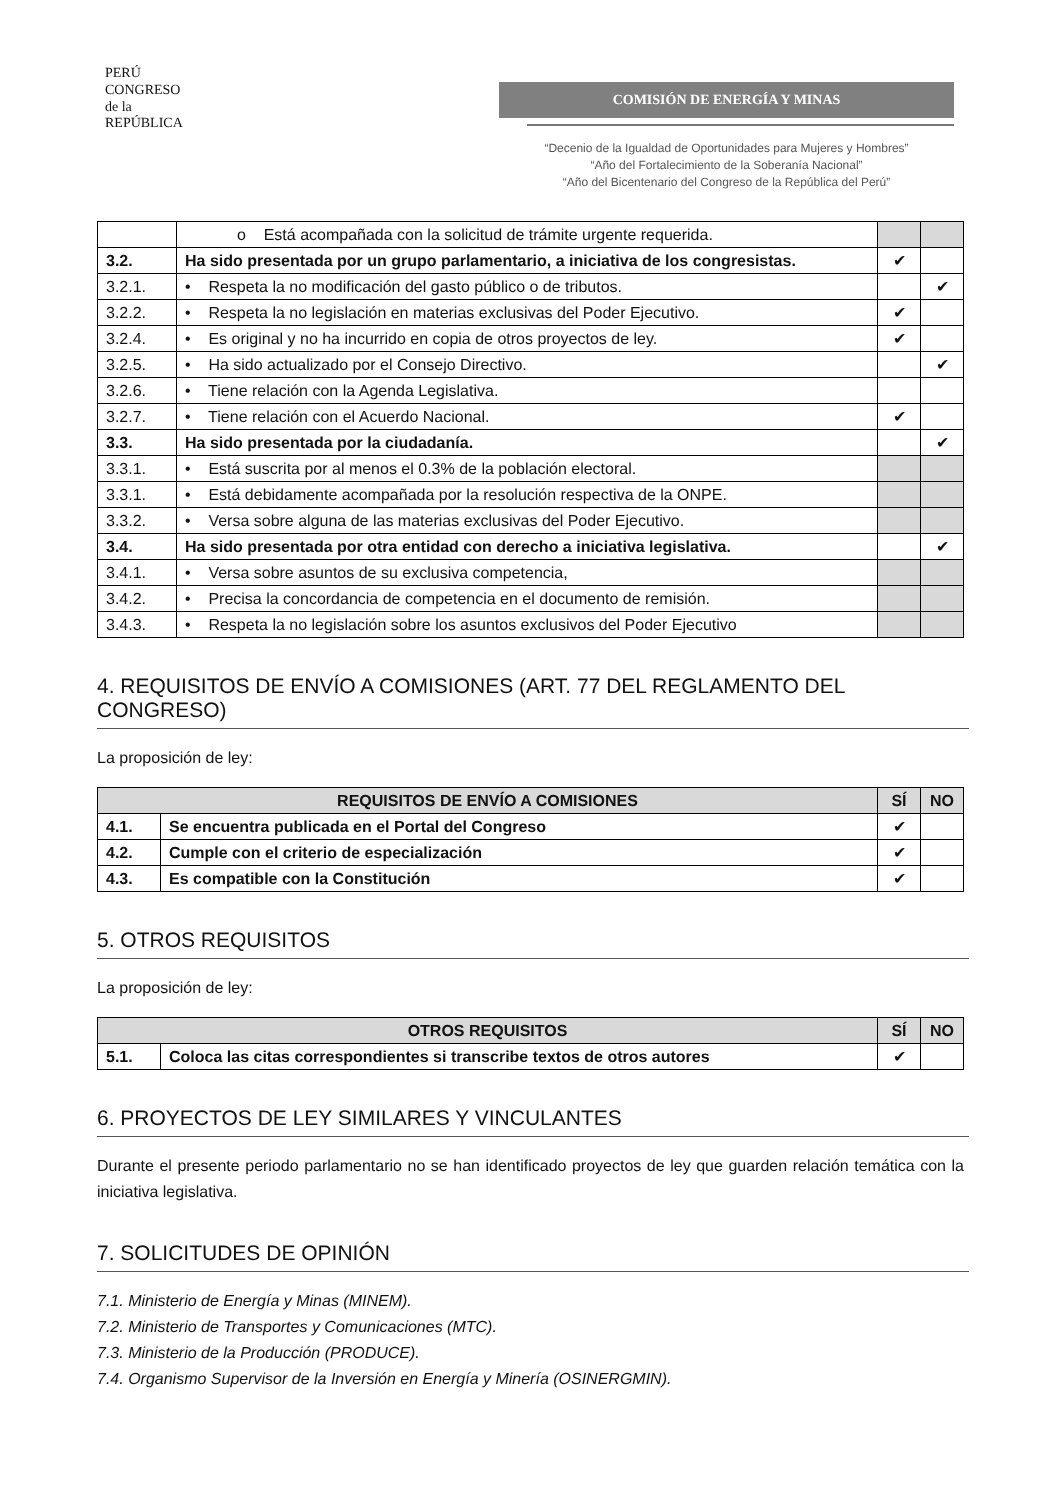PERÚ
CONGRESO
de la
REPÚBLICA
COMISIÓN DE ENERGÍA Y MINAS
“Decenio de la Igualdad de Oportunidades para Mujeres y Hombres”
“Año del Fortalecimiento de la Soberanía Nacional”
“Año del Bicentenario del Congreso de la República del Perú”
| | o Está acompañada con la solicitud de trámite urgente requerida. | | |
| 3.2. | Ha sido presentada por un grupo parlamentario, a iniciativa de los congresistas. | ✔ | |
| 3.2.1. | • Respeta la no modificación del gasto público o de tributos. | | ✔ |
| 3.2.2. | • Respeta la no legislación en materias exclusivas del Poder Ejecutivo. | ✔ | |
| 3.2.4. | • Es original y no ha incurrido en copia de otros proyectos de ley. | ✔ | |
| 3.2.5. | • Ha sido actualizado por el Consejo Directivo. | | ✔ |
| 3.2.6. | • Tiene relación con la Agenda Legislativa. | | |
| 3.2.7. | • Tiene relación con el Acuerdo Nacional. | ✔ | |
| 3.3. | Ha sido presentada por la ciudadanía. | | ✔ |
| 3.3.1. | • Está suscrita por al menos el 0.3% de la población electoral. | | |
| 3.3.1. | • Está debidamente acompañada por la resolución respectiva de la ONPE. | | |
| 3.3.2. | • Versa sobre alguna de las materias exclusivas del Poder Ejecutivo. | | |
| 3.4. | Ha sido presentada por otra entidad con derecho a iniciativa legislativa. | | ✔ |
| 3.4.1. | • Versa sobre asuntos de su exclusiva competencia, | | |
| 3.4.2. | • Precisa la concordancia de competencia en el documento de remisión. | | |
| 3.4.3. | • Respeta la no legislación sobre los asuntos exclusivos del Poder Ejecutivo | | |
4. REQUISITOS DE ENVÍO A COMISIONES (ART. 77 DEL REGLAMENTO DEL CONGRESO)
La proposición de ley:
| REQUISITOS DE ENVÍO A COMISIONES | | SÍ | NO |
| --- | --- | --- | --- |
| 4.1. | Se encuentra publicada en el Portal del Congreso | ✔ | |
| 4.2. | Cumple con el criterio de especialización | ✔ | |
| 4.3. | Es compatible con la Constitución | ✔ | |
5. OTROS REQUISITOS
La proposición de ley:
| OTROS REQUISITOS | | SÍ | NO |
| --- | --- | --- | --- |
| 5.1. | Coloca las citas correspondientes si transcribe textos de otros autores | ✔ | |
6. PROYECTOS DE LEY SIMILARES Y VINCULANTES
Durante el presente periodo parlamentario no se han identificado proyectos de ley que guarden relación temática con la iniciativa legislativa.
7. SOLICITUDES DE OPINIÓN
7.1. Ministerio de Energía y Minas (MINEM).
7.2. Ministerio de Transportes y Comunicaciones (MTC).
7.3. Ministerio de la Producción (PRODUCE).
7.4. Organismo Supervisor de la Inversión en Energía y Minería (OSINERGMIN).